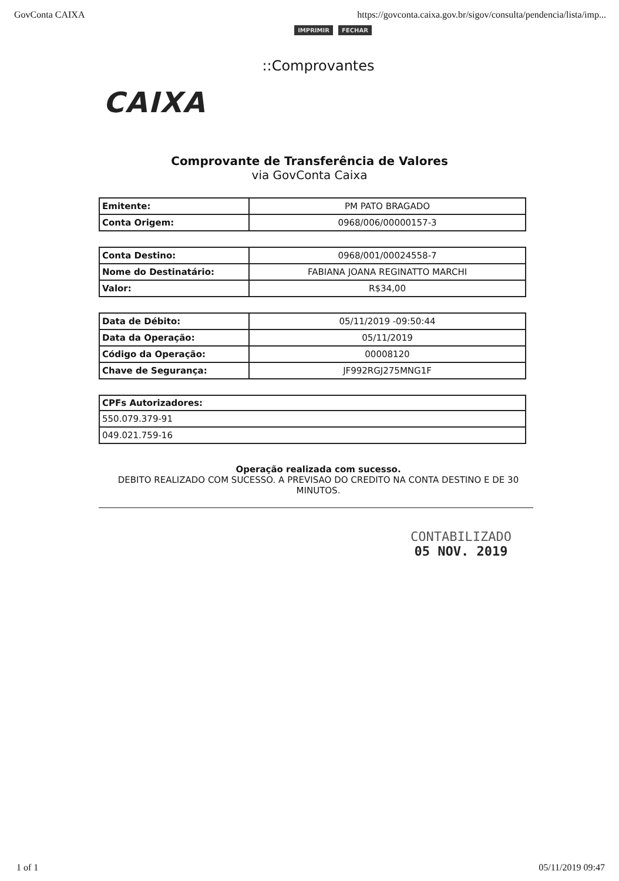GovConta CAIXA https://govconta.caixa.gov.br/sigov/consulta/pendencia/lista/imp...
IMPRIMIR FECHAR
::Comprovantes
CAIXA
Comprovante de Transferência de Valores
via GovConta Caixa
| Emitente: | PM PATO BRAGADO |
| Conta Origem: | 0968/006/00000157-3 |
| Conta Destino: | 0968/001/00024558-7 |
| Nome do Destinatário: | FABIANA JOANA REGINATTO MARCHI |
| Valor: | R$34,00 |
| Data de Débito: | 05/11/2019 -09:50:44 |
| Data da Operação: | 05/11/2019 |
| Código da Operação: | 00008120 |
| Chave de Segurança: | JF992RGJ275MNG1F |
| CPFs Autorizadores: |
| --- |
| 550.079.379-91 |
| 049.021.759-16 |
Operação realizada com sucesso.
DEBITO REALIZADO COM SUCESSO. A PREVISAO DO CREDITO NA CONTA DESTINO E DE 30 MINUTOS.
CONTABILIZADO
05 NOV. 2019
1 of 1 05/11/2019 09:47